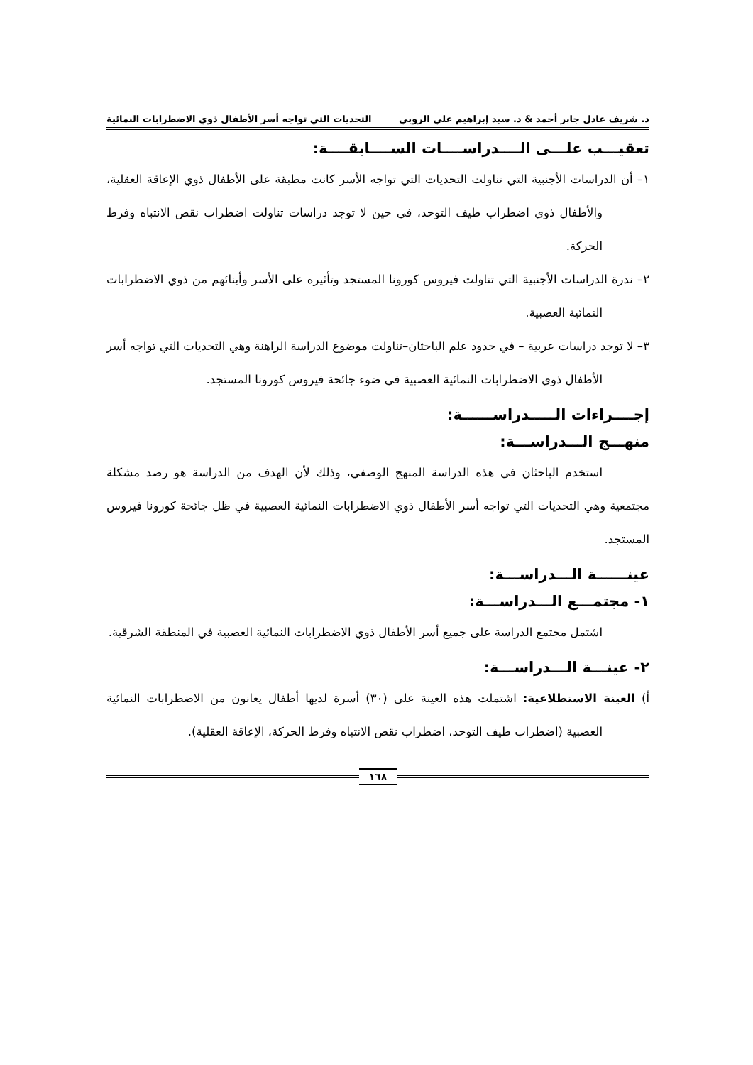د. شريف عادل جابر أحمد & د. سيد إبراهيم علي الروبي التحديات التي تواجه أسر الأطفال ذوي الاضطرابات النمائية
تعقيـــب علـــى الــــدراســــات الســــابقــــة:
١– أن الدراسات الأجنبية التي تناولت التحديات التي تواجه الأسر كانت مطبقة على الأطفال ذوي الإعاقة العقلية، والأطفال ذوي اضطراب طيف التوحد، في حين لا توجد دراسات تناولت اضطراب نقص الانتباه وفرط الحركة.
٢– ندرة الدراسات الأجنبية التي تناولت فيروس كورونا المستجد وتأثيره على الأسر وأبنائهم من ذوي الاضطرابات النمائية العصبية.
٣– لا توجد دراسات عربية – في حدود علم الباحثان–تناولت موضوع الدراسة الراهنة وهي التحديات التي تواجه أسر الأطفال ذوي الاضطرابات النمائية العصبية في ضوء جائحة فيروس كورونا المستجد.
إجــــراءات الـــــدراســــــة:
منهـــج الـــدراســـة:
استخدم الباحثان في هذه الدراسة المنهج الوصفي، وذلك لأن الهدف من الدراسة هو رصد مشكلة مجتمعية وهي التحديات التي تواجه أسر الأطفال ذوي الاضطرابات النمائية العصبية في ظل جائحة كورونا فيروس المستجد.
عينــــــة الـــدراســـة:
١- مجتمـــع الـــدراســـة:
اشتمل مجتمع الدراسة على جميع أسر الأطفال ذوي الاضطرابات النمائية العصبية في المنطقة الشرقية.
٢- عينـــة الـــدراســـة:
أ) العينة الاستطلاعية: اشتملت هذه العينة على (٣٠) أسرة لديها أطفال يعانون من الاضطرابات النمائية العصبية (اضطراب طيف التوحد، اضطراب نقص الانتباه وفرط الحركة، الإعاقة العقلية).
١٦٨